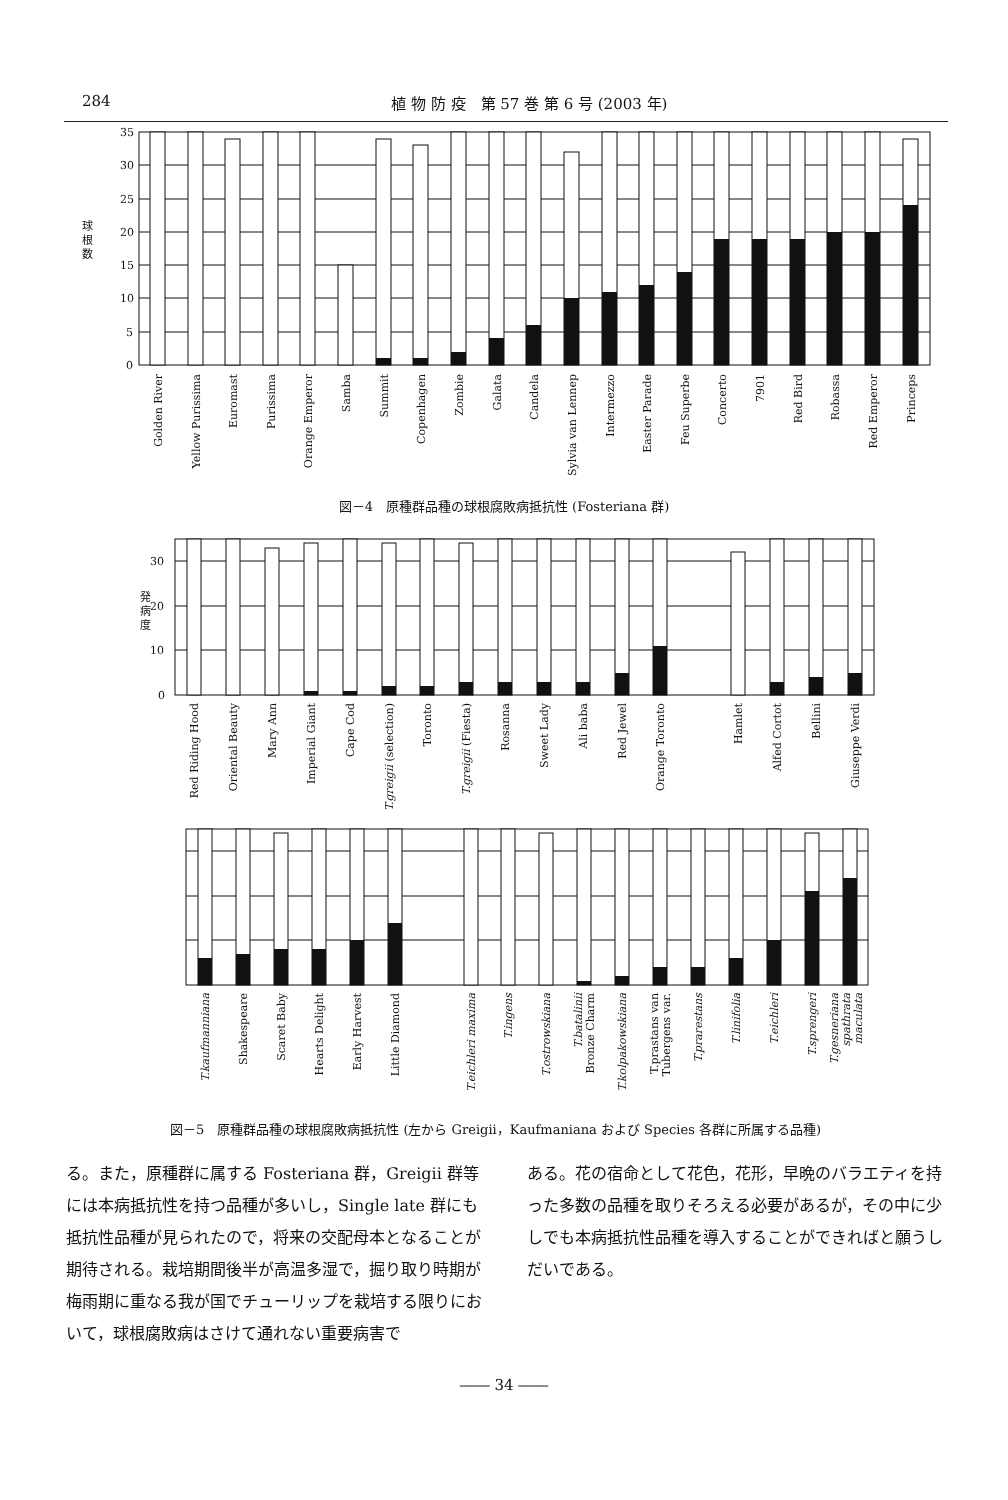284 植 物 防 疫　第 57 巻 第 6 号 (2003 年)
35
30
25
20
15
10
5
0
球
根
数
Golden River
Yellow Purissima
Euromast
Purissima
Orange Emperor
Samba
Summit
Copenhagen
Zombie
Galata
Candela
Sylvia van Lennep
Intermezzo
Easter Parade
Feu Superbe
Concerto
7901
Red Bird
Robassa
Red Emperor
Princeps
図－4　原種群品種の球根腐敗病抵抗性 (Fosteriana 群)
30
20
10
0
発
病
度
Red Riding Hood
Oriental Beauty
Mary Ann
Imperial Giant
Cape Cod
T.greigii (selection)
Toronto
T.greigii (Fiesta)
Rosanna
Sweet Lady
Ali baba
Red Jewel
Orange Toronto
Hamlet
Alfed Cortot
Bellini
Giuseppe Verdi
T.kaufmanniana
Shakespeare
Scaret Baby
Hearts Delight
Early Harvest
Little Diamond
T.eichleri maxima
T.ingens
T.ostrowskiana
T.batalinii
Bronze Charm
T.kolpakowskiana
T.prastans van
Tubergens var.
T.prarestans
T.linifolia
T.eichleri
T.sprengeri
T.gesneriana
spathrata
maculata
図－5　原種群品種の球根腐敗病抵抗性 (左から Greigii，Kaufmaniana および Species 各群に所属する品種)
る。また，原種群に属する Fosteriana 群，Greigii 群等には本病抵抗性を持つ品種が多いし，Single late 群にも抵抗性品種が見られたので，将来の交配母本となることが期待される。栽培期間後半が高温多湿で，掘り取り時期が梅雨期に重なる我が国でチューリップを栽培する限りにおいて，球根腐敗病はさけて通れない重要病害で
ある。花の宿命として花色，花形，早晩のバラエティを持った多数の品種を取りそろえる必要があるが，その中に少しでも本病抵抗性品種を導入することができればと願うしだいである。
―― 34 ――